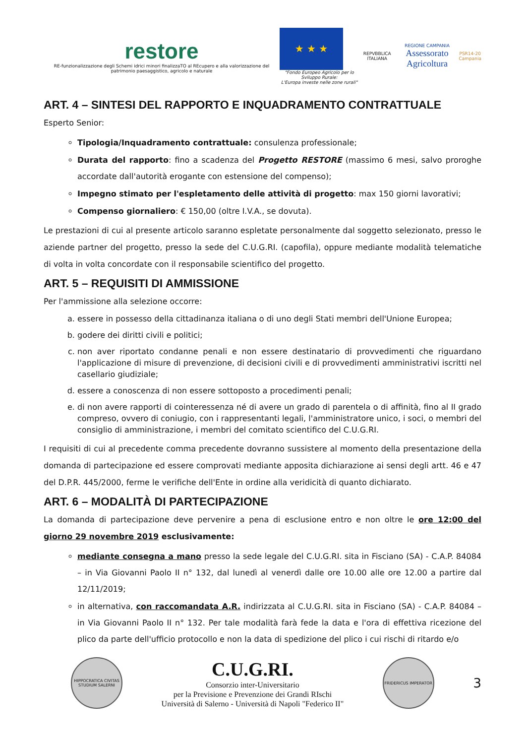restore
RE-funzionalizzazione degli Schemi idrici minori finalizzaTO al REcupero e alla valorizzazione del patrimonio paesaggistico, agricolo e naturale
★ ★ ★
"Fondo Europeo Agricolo per lo Sviluppo Rurale:
L'Europa investe nelle zone rurali"
REPVBBLICA ITALIANA
REGIONE CAMPANIA
Assessorato Agricoltura
PSR14-20
Campania
ART. 4 – SINTESI DEL RAPPORTO E INQUADRAMENTO CONTRATTUALE
Esperto Senior:
Tipologia/Inquadramento contrattuale: consulenza professionale;
Durata del rapporto: fino a scadenza del Progetto RESTORE (massimo 6 mesi, salvo proroghe accordate dall'autorità erogante con estensione del compenso);
Impegno stimato per l'espletamento delle attività di progetto: max 150 giorni lavorativi;
Compenso giornaliero: € 150,00 (oltre I.V.A., se dovuta).
Le prestazioni di cui al presente articolo saranno espletate personalmente dal soggetto selezionato, presso le aziende partner del progetto, presso la sede del C.U.G.RI. (capofila), oppure mediante modalità telematiche di volta in volta concordate con il responsabile scientifico del progetto.
ART. 5 – REQUISITI DI AMMISSIONE
Per l'ammissione alla selezione occorre:
a. essere in possesso della cittadinanza italiana o di uno degli Stati membri dell'Unione Europea;
b. godere dei diritti civili e politici;
c. non aver riportato condanne penali e non essere destinatario di provvedimenti che riguardano l'applicazione di misure di prevenzione, di decisioni civili e di provvedimenti amministrativi iscritti nel casellario giudiziale;
d. essere a conoscenza di non essere sottoposto a procedimenti penali;
e. di non avere rapporti di cointeressenza né di avere un grado di parentela o di affinità, fino al II grado compreso, ovvero di coniugio, con i rappresentanti legali, l'amministratore unico, i soci, o membri del consiglio di amministrazione, i membri del comitato scientifico del C.U.G.RI.
I requisiti di cui al precedente comma precedente dovranno sussistere al momento della presentazione della domanda di partecipazione ed essere comprovati mediante apposita dichiarazione ai sensi degli artt. 46 e 47 del D.P.R. 445/2000, ferme le verifiche dell'Ente in ordine alla veridicità di quanto dichiarato.
ART. 6 – MODALITÀ DI PARTECIPAZIONE
La domanda di partecipazione deve pervenire a pena di esclusione entro e non oltre le ore 12:00 del giorno 29 novembre 2019 esclusivamente:
mediante consegna a mano presso la sede legale del C.U.G.RI. sita in Fisciano (SA) - C.A.P. 84084 – in Via Giovanni Paolo II n° 132, dal lunedì al venerdì dalle ore 10.00 alle ore 12.00 a partire dal 12/11/2019;
in alternativa, con raccomandata A.R. indirizzata al C.U.G.RI. sita in Fisciano (SA) - C.A.P. 84084 – in Via Giovanni Paolo II n° 132. Per tale modalità farà fede la data e l'ora di effettiva ricezione del plico da parte dell'ufficio protocollo e non la data di spedizione del plico i cui rischi di ritardo e/o
HIPPOCRATICA CIVITAS STUDIUM SALERNI
C.U.G.RI.
Consorzio inter-Universitario
per la Previsione e Prevenzione dei Grandi RIschi
Università di Salerno - Università di Napoli "Federico II"
FRIDERICUS IMPERATOR
3